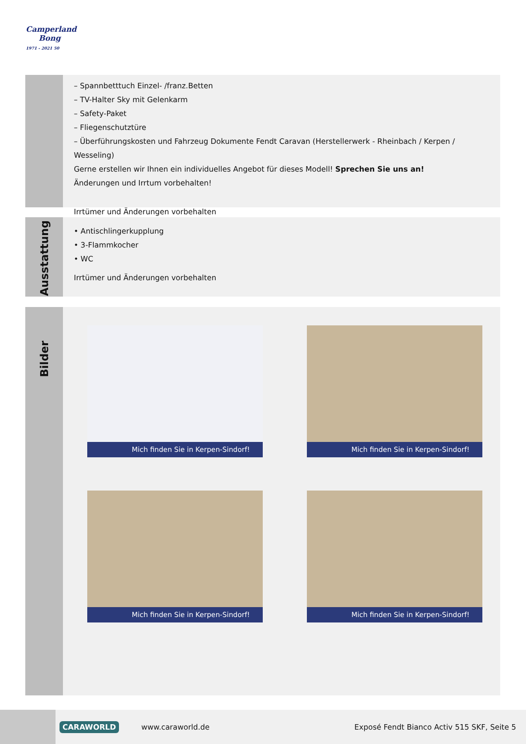Camperland
Bong
1971 - 2021 50
– Spannbetttuch Einzel- /franz.Betten
– TV-Halter Sky mit Gelenkarm
– Safety-Paket
– Fliegenschutztüre
– Überführungskosten und Fahrzeug Dokumente Fendt Caravan (Herstellerwerk - Rheinbach / Kerpen / Wesseling)
Gerne erstellen wir Ihnen ein individuelles Angebot für dieses Modell! Sprechen Sie uns an!
Änderungen und Irrtum vorbehalten!
Irrtümer und Änderungen vorbehalten
Ausstattung
• Antischlingerkupplung
• 3-Flammkocher
• WC
Irrtümer und Änderungen vorbehalten
Bilder
Mich finden Sie in Kerpen-Sindorf! Mich finden Sie in Kerpen-Sindorf!
Mich finden Sie in Kerpen-Sindorf! Mich finden Sie in Kerpen-Sindorf!
CARAWORLD
www.caraworld.de
Exposé Fendt Bianco Activ 515 SKF, Seite 5